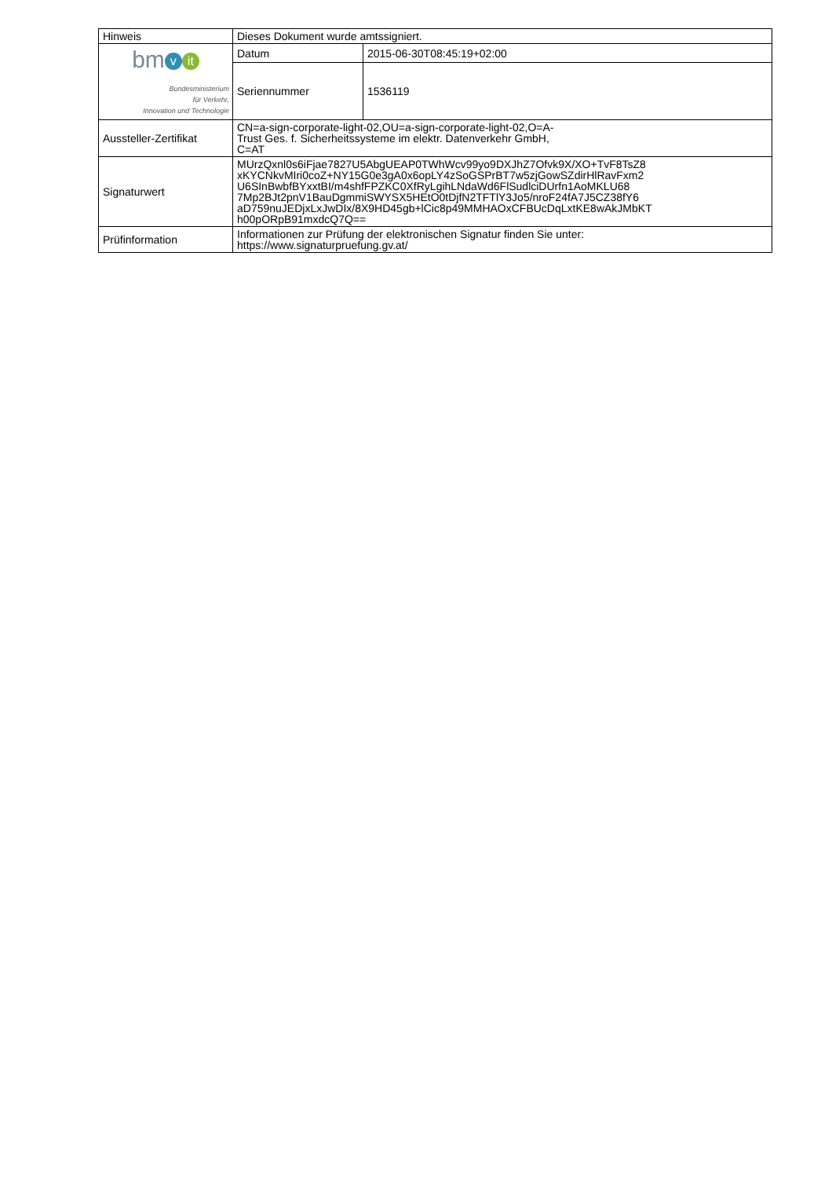| Hinweis | Dieses Dokument wurde amtssigniert. | |
| bm v it Bundesministerium für Verkehr, Innovation und Technologie | Datum | 2015-06-30T08:45:19+02:00 |
| | Seriennummer | 1536119 |
| Aussteller-Zertifikat | CN=a-sign-corporate-light-02,OU=a-sign-corporate-light-02,O=A- Trust Ges. f. Sicherheitssysteme im elektr. Datenverkehr GmbH, C=AT | |
| Signaturwert | MUrzQxnl0s6iFjae7827U5AbgUEAP0TWhWcv99yo9DXJhZ7Ofvk9X/XO+TvF8TsZ8 xKYCNkvMIri0coZ+NY15G0e3gA0x6opLY4zSoGSPrBT7w5zjGowSZdirHlRavFxm2 U6SInBwbfBYxxtBI/m4shfFPZKC0XfRyLgihLNdaWd6FlSudlciDUrfn1AoMKLU68 7Mp2BJt2pnV1BauDgmmiSWYSX5HEtO0tDjfN2TFTlY3Jo5/nroF24fA7J5CZ38fY6 aD759nuJEDjxLxJwDIx/8X9HD45gb+lCic8p49MMHAOxCFBUcDqLxtKE8wAkJMbKT h00pORpB91mxdcQ7Q== | |
| Prüfinformation | Informationen zur Prüfung der elektronischen Signatur finden Sie unter: https://www.signaturpruefung.gv.at/ | |